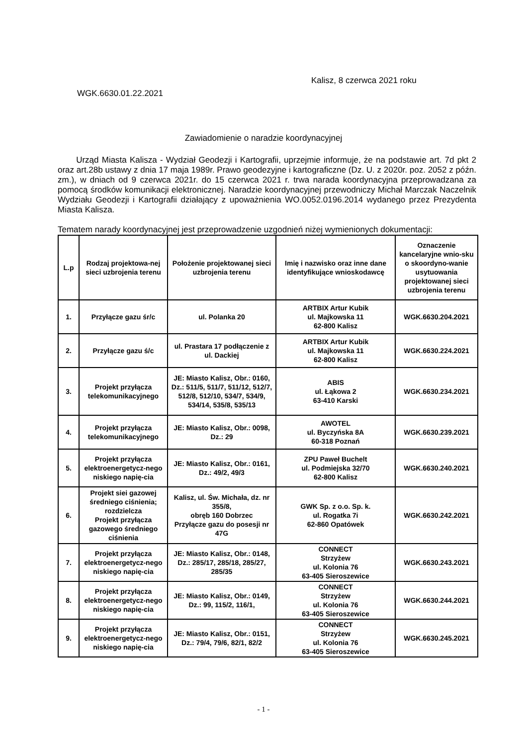Kalisz, 8 czerwca 2021 roku
WGK.6630.01.22.2021
Zawiadomienie o naradzie koordynacyjnej
Urząd Miasta Kalisza - Wydział Geodezji i Kartografii, uprzejmie informuje, że na podstawie art. 7d pkt 2 oraz art.28b ustawy z dnia 17 maja 1989r. Prawo geodezyjne i kartograficzne (Dz. U. z 2020r. poz. 2052 z późn. zm.), w dniach od 9 czerwca 2021r. do 15 czerwca 2021 r. trwa narada koordynacyjna przeprowadzana za pomocą środków komunikacji elektronicznej. Naradzie koordynacyjnej przewodniczy Michał Marczak Naczelnik Wydziału Geodezji i Kartografii działający z upoważnienia WO.0052.0196.2014 wydanego przez Prezydenta Miasta Kalisza.
Tematem narady koordynacyjnej jest przeprowadzenie uzgodnień niżej wymienionych dokumentacji:
| L.p | Rodzaj projektowa-nej sieci uzbrojenia terenu | Położenie projektowanej sieci uzbrojenia terenu | Imię i nazwisko oraz inne dane identyfikujące wnioskodawcę | Oznaczenie kancelaryjne wnio-sku o skoordyno-wanie usytuowania projektowanej sieci uzbrojenia terenu |
| --- | --- | --- | --- | --- |
| 1. | Przyłącze gazu śr/c | ul. Polanka 20 | ARTBIX Artur Kubik ul. Majkowska 11 62-800 Kalisz | WGK.6630.204.2021 |
| 2. | Przyłącze gazu ś/c | ul. Prastara 17 podłączenie z ul. Dackiej | ARTBIX Artur Kubik ul. Majkowska 11 62-800 Kalisz | WGK.6630.224.2021 |
| 3. | Projekt przyłącza telekomunikacyjnego | JE: Miasto Kalisz, Obr.: 0160, Dz.: 511/5, 511/7, 511/12, 512/7, 512/8, 512/10, 534/7, 534/9, 534/14, 535/8, 535/13 | ABIS ul. Łąkowa 2 63-410 Karski | WGK.6630.234.2021 |
| 4. | Projekt przyłącza telekomunikacyjnego | JE: Miasto Kalisz, Obr.: 0098, Dz.: 29 | AWOTEL ul. Byczyńska 8A 60-318 Poznań | WGK.6630.239.2021 |
| 5. | Projekt przyłącza elektroenergetycz-nego niskiego napię-cia | JE: Miasto Kalisz, Obr.: 0161, Dz.: 49/2, 49/3 | ZPU Paweł Buchelt ul. Podmiejska 32/70 62-800 Kalisz | WGK.6630.240.2021 |
| 6. | Projekt siei gazowej średniego ciśnienia; rozdzielcza Projekt przyłącza gazowego średniego ciśnienia | Kalisz, ul. Św. Michała, dz. nr 355/8, obręb 160 Dobrzec Przyłącze gazu do posesji nr 47G | GWK Sp. z o.o. Sp. k. ul. Rogatka 7i 62-860 Opatówek | WGK.6630.242.2021 |
| 7. | Projekt przyłącza elektroenergetycz-nego niskiego napię-cia | JE: Miasto Kalisz, Obr.: 0148, Dz.: 285/17, 285/18, 285/27, 285/35 | CONNECT Strzyżew ul. Kolonia 76 63-405 Sieroszewice | WGK.6630.243.2021 |
| 8. | Projekt przyłącza elektroenergetycz-nego niskiego napię-cia | JE: Miasto Kalisz, Obr.: 0149, Dz.: 99, 115/2, 116/1, | CONNECT Strzyżew ul. Kolonia 76 63-405 Sieroszewice | WGK.6630.244.2021 |
| 9. | Projekt przyłącza elektroenergetycz-nego niskiego napię-cia | JE: Miasto Kalisz, Obr.: 0151, Dz.: 79/4, 79/6, 82/1, 82/2 | CONNECT Strzyżew ul. Kolonia 76 63-405 Sieroszewice | WGK.6630.245.2021 |
- 1 -